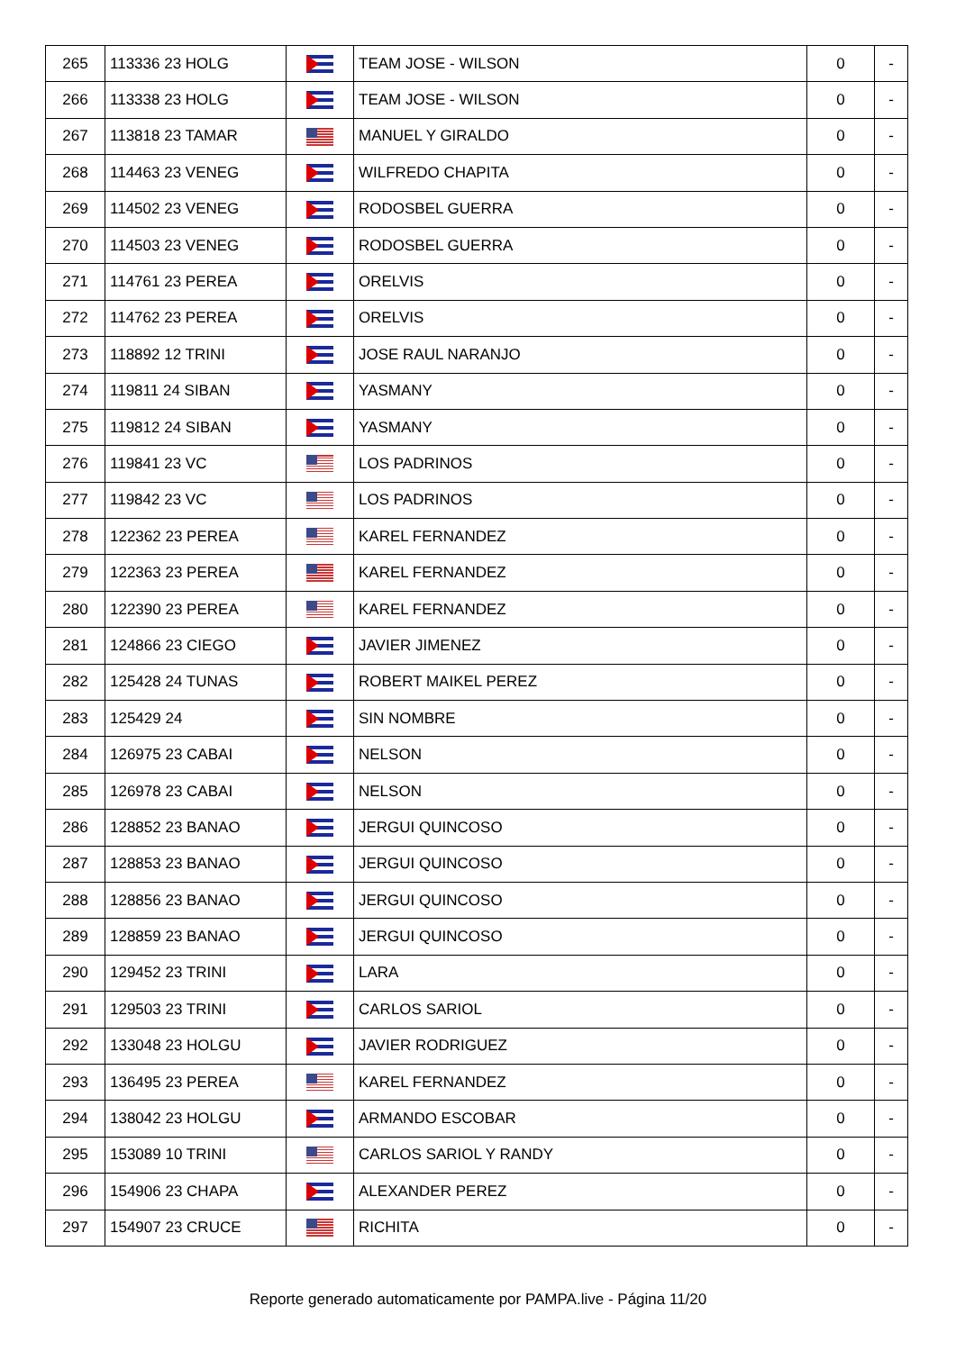| 265 | 113336 23 HOLG | | TEAM JOSE - WILSON | 0 | - |
| 266 | 113338 23 HOLG | | TEAM JOSE - WILSON | 0 | - |
| 267 | 113818 23 TAMAR | | MANUEL Y GIRALDO | 0 | - |
| 268 | 114463 23 VENEG | | WILFREDO CHAPITA | 0 | - |
| 269 | 114502 23 VENEG | | RODOSBEL GUERRA | 0 | - |
| 270 | 114503 23 VENEG | | RODOSBEL GUERRA | 0 | - |
| 271 | 114761 23 PEREA | | ORELVIS | 0 | - |
| 272 | 114762 23 PEREA | | ORELVIS | 0 | - |
| 273 | 118892 12 TRINI | | JOSE RAUL NARANJO | 0 | - |
| 274 | 119811 24 SIBAN | | YASMANY | 0 | - |
| 275 | 119812 24 SIBAN | | YASMANY | 0 | - |
| 276 | 119841 23 VC | | LOS PADRINOS | 0 | - |
| 277 | 119842 23 VC | | LOS PADRINOS | 0 | - |
| 278 | 122362 23 PEREA | | KAREL FERNANDEZ | 0 | - |
| 279 | 122363 23 PEREA | | KAREL FERNANDEZ | 0 | - |
| 280 | 122390 23 PEREA | | KAREL FERNANDEZ | 0 | - |
| 281 | 124866 23 CIEGO | | JAVIER JIMENEZ | 0 | - |
| 282 | 125428 24 TUNAS | | ROBERT MAIKEL PEREZ | 0 | - |
| 283 | 125429 24 | | SIN NOMBRE | 0 | - |
| 284 | 126975 23 CABAI | | NELSON | 0 | - |
| 285 | 126978 23 CABAI | | NELSON | 0 | - |
| 286 | 128852 23 BANAO | | JERGUI QUINCOSO | 0 | - |
| 287 | 128853 23 BANAO | | JERGUI QUINCOSO | 0 | - |
| 288 | 128856 23 BANAO | | JERGUI QUINCOSO | 0 | - |
| 289 | 128859 23 BANAO | | JERGUI QUINCOSO | 0 | - |
| 290 | 129452 23 TRINI | | LARA | 0 | - |
| 291 | 129503 23 TRINI | | CARLOS SARIOL | 0 | - |
| 292 | 133048 23 HOLGU | | JAVIER RODRIGUEZ | 0 | - |
| 293 | 136495 23 PEREA | | KAREL FERNANDEZ | 0 | - |
| 294 | 138042 23 HOLGU | | ARMANDO ESCOBAR | 0 | - |
| 295 | 153089 10 TRINI | | CARLOS SARIOL Y RANDY | 0 | - |
| 296 | 154906 23 CHAPA | | ALEXANDER PEREZ | 0 | - |
| 297 | 154907 23 CRUCE | | RICHITA | 0 | - |
Reporte generado automaticamente por PAMPA.live - Página 11/20